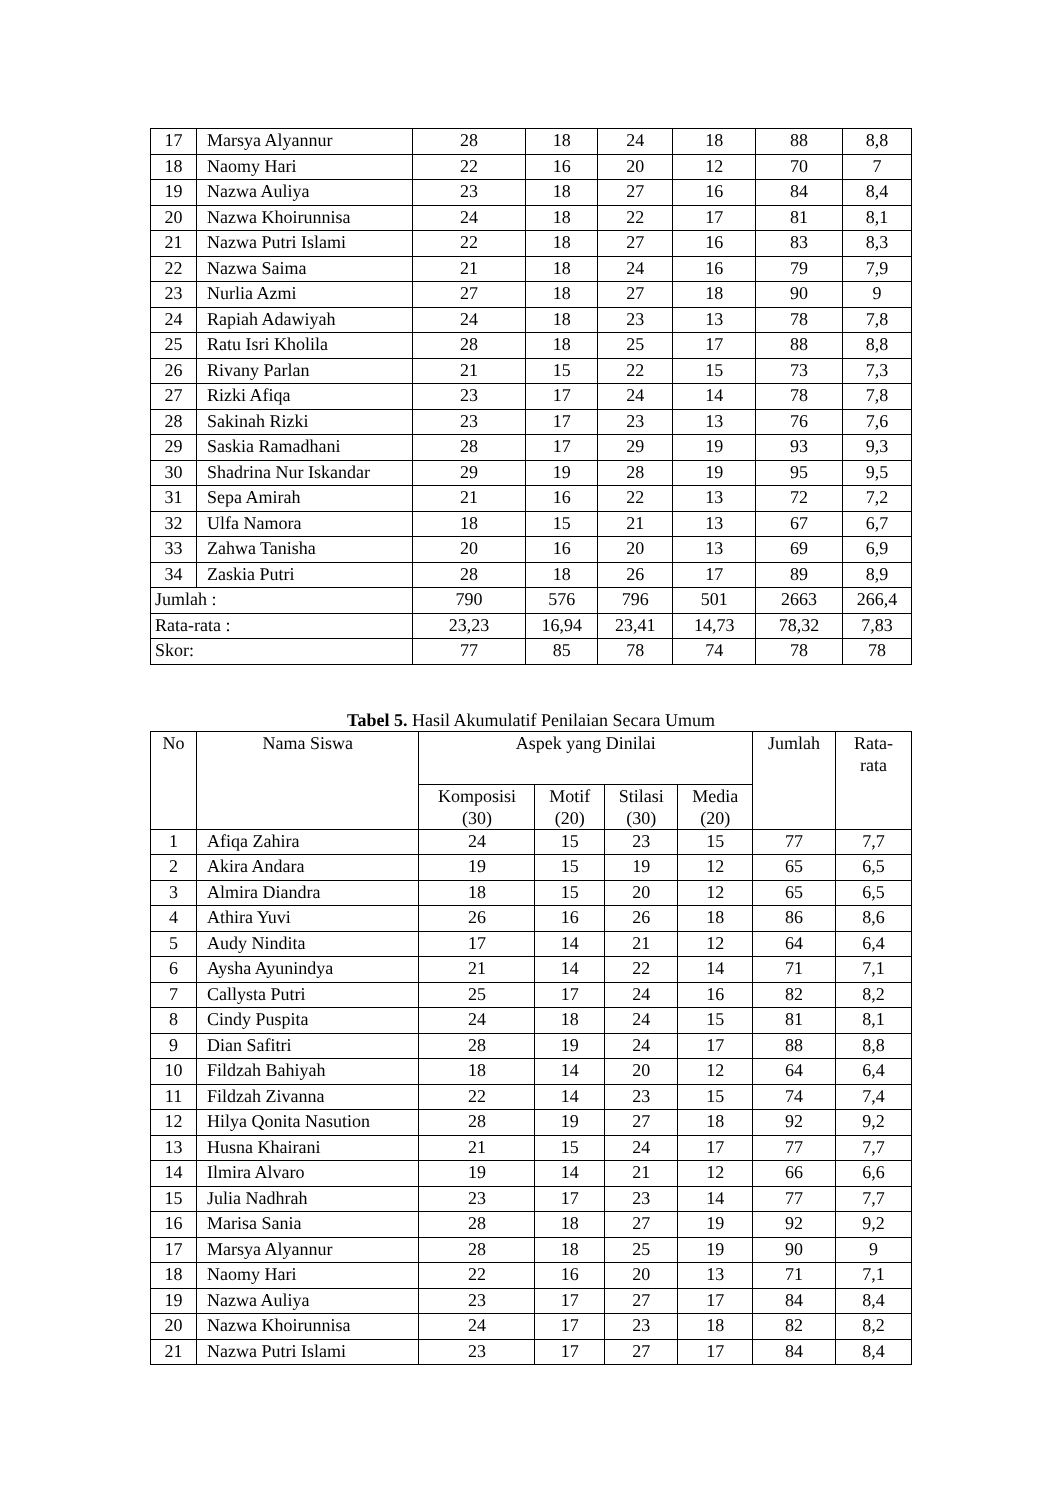| 17 | Marsya Alyannur | 28 | 18 | 24 | 18 | 88 | 8,8 |
| 18 | Naomy Hari | 22 | 16 | 20 | 12 | 70 | 7 |
| 19 | Nazwa Auliya | 23 | 18 | 27 | 16 | 84 | 8,4 |
| 20 | Nazwa Khoirunnisa | 24 | 18 | 22 | 17 | 81 | 8,1 |
| 21 | Nazwa Putri Islami | 22 | 18 | 27 | 16 | 83 | 8,3 |
| 22 | Nazwa Saima | 21 | 18 | 24 | 16 | 79 | 7,9 |
| 23 | Nurlia Azmi | 27 | 18 | 27 | 18 | 90 | 9 |
| 24 | Rapiah Adawiyah | 24 | 18 | 23 | 13 | 78 | 7,8 |
| 25 | Ratu Isri Kholila | 28 | 18 | 25 | 17 | 88 | 8,8 |
| 26 | Rivany Parlan | 21 | 15 | 22 | 15 | 73 | 7,3 |
| 27 | Rizki Afiqa | 23 | 17 | 24 | 14 | 78 | 7,8 |
| 28 | Sakinah Rizki | 23 | 17 | 23 | 13 | 76 | 7,6 |
| 29 | Saskia Ramadhani | 28 | 17 | 29 | 19 | 93 | 9,3 |
| 30 | Shadrina Nur Iskandar | 29 | 19 | 28 | 19 | 95 | 9,5 |
| 31 | Sepa Amirah | 21 | 16 | 22 | 13 | 72 | 7,2 |
| 32 | Ulfa Namora | 18 | 15 | 21 | 13 | 67 | 6,7 |
| 33 | Zahwa Tanisha | 20 | 16 | 20 | 13 | 69 | 6,9 |
| 34 | Zaskia Putri | 28 | 18 | 26 | 17 | 89 | 8,9 |
| Jumlah : | | 790 | 576 | 796 | 501 | 2663 | 266,4 |
| Rata-rata : | | 23,23 | 16,94 | 23,41 | 14,73 | 78,32 | 7,83 |
| Skor: | | 77 | 85 | 78 | 74 | 78 | 78 |
Tabel 5. Hasil Akumulatif Penilaian Secara Umum
| No | Nama Siswa | Aspek yang Dinilai | | | | Jumlah | Rata- rata |
| --- | --- | --- | --- | --- | --- | --- | --- |
| | | Komposisi (30) | Motif (20) | Stilasi (30) | Media (20) | | |
| 1 | Afiqa Zahira | 24 | 15 | 23 | 15 | 77 | 7,7 |
| 2 | Akira Andara | 19 | 15 | 19 | 12 | 65 | 6,5 |
| 3 | Almira Diandra | 18 | 15 | 20 | 12 | 65 | 6,5 |
| 4 | Athira Yuvi | 26 | 16 | 26 | 18 | 86 | 8,6 |
| 5 | Audy Nindita | 17 | 14 | 21 | 12 | 64 | 6,4 |
| 6 | Aysha Ayunindya | 21 | 14 | 22 | 14 | 71 | 7,1 |
| 7 | Callysta Putri | 25 | 17 | 24 | 16 | 82 | 8,2 |
| 8 | Cindy Puspita | 24 | 18 | 24 | 15 | 81 | 8,1 |
| 9 | Dian Safitri | 28 | 19 | 24 | 17 | 88 | 8,8 |
| 10 | Fildzah Bahiyah | 18 | 14 | 20 | 12 | 64 | 6,4 |
| 11 | Fildzah Zivanna | 22 | 14 | 23 | 15 | 74 | 7,4 |
| 12 | Hilya Qonita Nasution | 28 | 19 | 27 | 18 | 92 | 9,2 |
| 13 | Husna Khairani | 21 | 15 | 24 | 17 | 77 | 7,7 |
| 14 | Ilmira Alvaro | 19 | 14 | 21 | 12 | 66 | 6,6 |
| 15 | Julia Nadhrah | 23 | 17 | 23 | 14 | 77 | 7,7 |
| 16 | Marisa Sania | 28 | 18 | 27 | 19 | 92 | 9,2 |
| 17 | Marsya Alyannur | 28 | 18 | 25 | 19 | 90 | 9 |
| 18 | Naomy Hari | 22 | 16 | 20 | 13 | 71 | 7,1 |
| 19 | Nazwa Auliya | 23 | 17 | 27 | 17 | 84 | 8,4 |
| 20 | Nazwa Khoirunnisa | 24 | 17 | 23 | 18 | 82 | 8,2 |
| 21 | Nazwa Putri Islami | 23 | 17 | 27 | 17 | 84 | 8,4 |